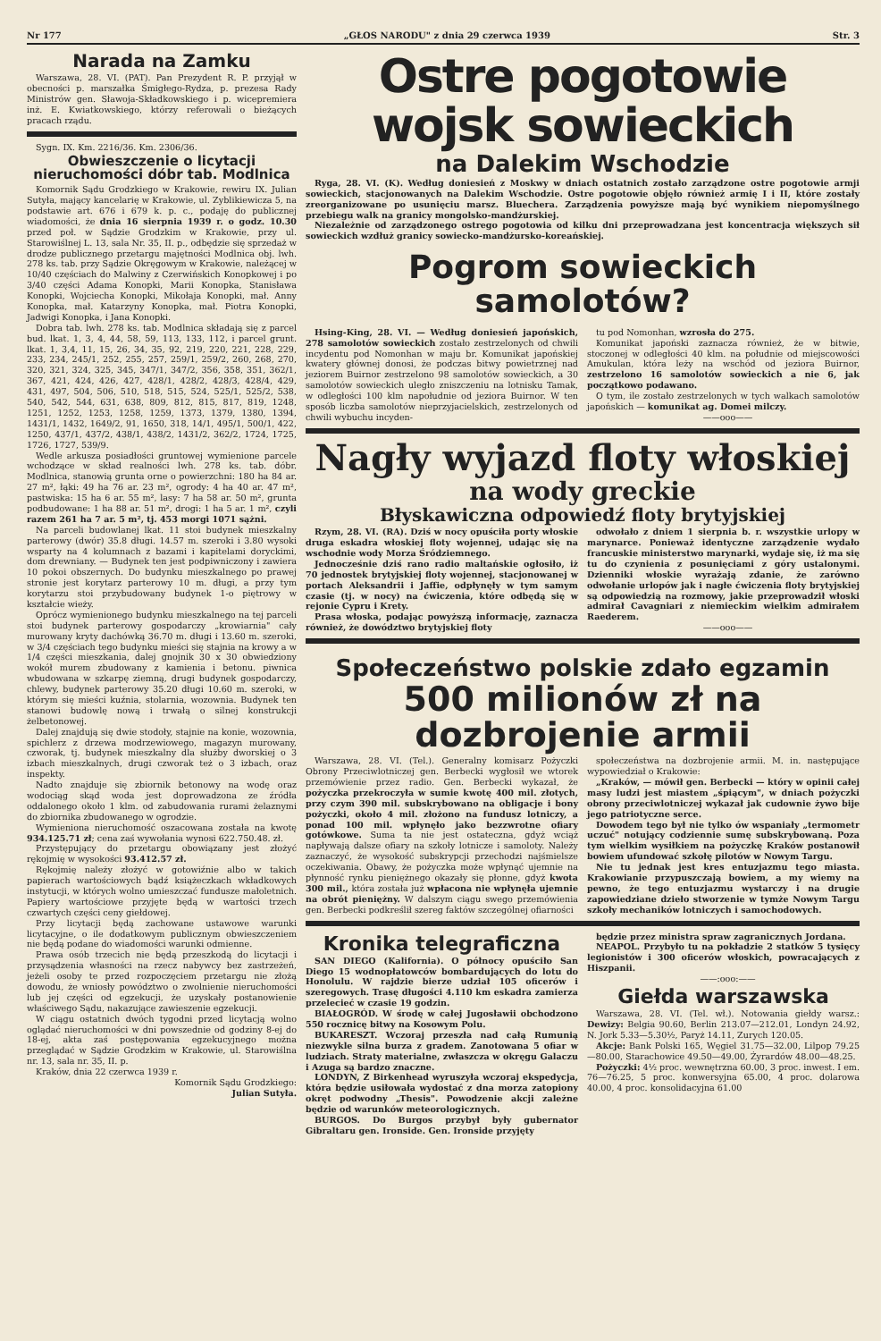Nr 177 „GŁOS NARODU" z dnia 29 czerwca 1939 Str. 3
Narada na Zamku
Warszawa, 28. VI. (PAT). Pan Prezydent R. P. przyjął w obecności p. marszałka Śmigłego-Rydza, p. prezesa Rady Ministrów gen. Sławoja-Składkowskiego i p. wicepremiera inż. E. Kwiatkowskiego, którzy referowali o bieżących pracach rządu.
Sygn. IX. Km. 2216/36. Km. 2306/36.
Obwieszczenie o licytacji nieruchomości dóbr tab. Modlnica
Komornik Sądu Grodzkiego w Krakowie, rewiru IX. Julian Sutyła, mający kancelarię w Krakowie, ul. Zyblikiewicza 5, na podstawie art. 676 i 679 k. p. c., podaję do publicznej wiadomości, że dnia 16 sierpnia 1939 r. o godz. 10.30 przed poł. w Sądzie Grodzkim w Krakowie, przy ul. Starowiślnej L. 13, sala Nr. 35, II. p., odbędzie się sprzedaż w drodze publicznego przetargu majętności Modlnica obj. lwh. 278 ks. tab. przy Sądzie Okręgowym w Krakowie, należącej w 10/40 częściach do Malwiny z Czerwińskich Konopkowej i po 3/40 części Adama Konopki, Marii Konopka, Stanisława Konopki, Wojciecha Konopki, Mikołaja Konopki, mał. Anny Konopka, mał. Katarzyny Konopka, mał. Piotra Konopki, Jadwigi Konopka, i Jana Konopki.
Dobra tab. lwh. 278 ks. tab. Modlnica składają się z parcel bud. lkat. 1, 3, 4, 44, 58, 59, 113, 133, 112, i parcel grunt. lkat. 1, 3,4, 11, 15, 26, 34, 35, 92, 219, 220, 221, 228, 229, 233, 234, 245/1, 252, 255, 257, 259/1, 259/2, 260, 268, 270, 320, 321, 324, 325, 345, 347/1, 347/2, 356, 358, 351, 362/1, 367, 421, 424, 426, 427, 428/1, 428/2, 428/3, 428/4, 429, 431, 497, 504, 506, 510, 518, 515, 524, 525/1, 525/2, 538, 540, 542, 544, 631, 638, 809, 812, 815, 817, 819, 1248, 1251, 1252, 1253, 1258, 1259, 1373, 1379, 1380, 1394, 1431/1, 1432, 1649/2, 91, 1650, 318, 14/1, 495/1, 500/1, 422, 1250, 437/1, 437/2, 438/1, 438/2, 1431/2, 362/2, 1724, 1725, 1726, 1727, 539/9.
Wedle arkusza posiadłości gruntowej wymienione parcele wchodzące w skład realności lwh. 278 ks. tab. dóbr. Modlnica, stanowią grunta orne o powierzchni: 180 ha 84 ar. 27 m², łąki: 49 ha 76 ar. 23 m², ogrody: 4 ha 40 ar. 47 m², pastwiska: 15 ha 6 ar. 55 m², lasy: 7 ha 58 ar. 50 m², grunta podbudowane: 1 ha 88 ar. 51 m², drogi: 1 ha 5 ar. 1 m², czyli razem 261 ha 7 ar. 5 m², tj. 453 morgi 1071 sążni.
Na parceli budowlanej lkat. 11 stoi budynek mieszkalny parterowy (dwór) 35.8 długi. 14.57 m. szeroki i 3.80 wysoki wsparty na 4 kolumnach z bazami i kapitelami doryckimi, dom drewniany. — Budynek ten jest podpiwniczony i zawiera 10 pokoi obszernych. Do budynku mieszkalnego po prawej stronie jest korytarz parterowy 10 m. długi, a przy tym korytarzu stoi przybudowany budynek 1-o piętrowy w kształcie wieży.
Oprócz wymienionego budynku mieszkalnego na tej parceli stoi budynek parterowy gospodarczy „krowiarnia" cały murowany kryty dachówką 36.70 m. długi i 13.60 m. szeroki, w 3/4 częściach tego budynku mieści się stajnia na krowy a w 1/4 części mieszkania, dalej gnojnik 30 x 30 obwiedziony wokół murem zbudowany z kamienia i betonu. piwnica wbudowana w szkarpę ziemną, drugi budynek gospodarczy, chlewy, budynek parterowy 35.20 długi 10.60 m. szeroki, w którym się mieści kuźnia, stolarnia, wozownia. Budynek ten stanowi budowlę nową i trwałą o silnej konstrukcji żelbetonowej.
Dalej znajdują się dwie stodoły, stajnie na konie, wozownia, spichlerz z drzewa modrzewiowego, magazyn murowany, czworak, tj. budynek mieszkalny dla służby dworskiej o 3 izbach mieszkalnych, drugi czworak też o 3 izbach, oraz inspekty.
Nadto znajduje się zbiornik betonowy na wodę oraz wodociąg skąd woda jest doprowadzona ze źródła oddalonego około 1 klm. od zabudowania rurami żelaznymi do zbiornika zbudowanego w ogrodzie.
Wymieniona nieruchomość oszacowana została na kwotę 934.125.71 zł; cena zaś wywołania wynosi 622.750.48. zł.
Przystępujący do przetargu obowiązany jest złożyć rękojmię w wysokości 93.412.57 zł.
Rękojmię należy złożyć w gotowiźnie albo w takich papierach wartościowych bądź książeczkach wkładkowych instytucji, w których wolno umieszczać fundusze małoletnich. Papiery wartościowe przyjęte będą w wartości trzech czwartych części ceny giełdowej.
Przy licytacji będą zachowane ustawowe warunki licytacyjne, o ile dodatkowym publicznym obwieszczeniem nie będą podane do wiadomości warunki odmienne.
Prawa osób trzecich nie będą przeszkodą do licytacji i przysądzenia własności na rzecz nabywcy bez zastrzeżeń, jeżeli osoby te przed rozpoczęciem przetargu nie złożą dowodu, że wniosły powództwo o zwolnienie nieruchomości lub jej części od egzekucji, że uzyskały postanowienie właściwego Sądu, nakazujące zawieszenie egzekucji.
W ciągu ostatnich dwóch tygodni przed licytacją wolno oglądać nieruchomości w dni powszednie od godziny 8-ej do 18-ej, akta zaś postępowania egzekucyjnego można przeglądać w Sądzie Grodzkim w Krakowie, ul. Starowiślna nr. 13, sala nr. 35, II. p.
Kraków, dnia 22 czerwca 1939 r.
Komornik Sądu Grodzkiego:
Julian Sutyła.
Ostre pogotowie wojsk sowieckich
na Dalekim Wschodzie
Ryga, 28. VI. (K). Według doniesień z Moskwy w dniach ostatnich zostało zarządzone ostre pogotowie armji sowieckich, stacjonowanych na Dalekim Wschodzie. Ostre pogotowie objęło również armię I i II, które zostały zreorganizowane po usunięciu marsz. Bluechera. Zarządzenia powyższe mają być wynikiem niepomyślnego przebiegu walk na granicy mongolsko-mandżurskiej.
Niezależnie od zarządzonego ostrego pogotowia od kilku dni przeprowadzana jest koncentracja większych sił sowieckich wzdłuż granicy sowiecko-mandżursko-koreańskiej.
Pogrom sowieckich samolotów?
Hsing-King, 28. VI. — Według doniesień japońskich, 278 samolotów sowieckich zostało zestrzelonych od chwili incydentu pod Nomonhan w maju br. Komunikat japońskiej kwatery głównej donosi, że podczas bitwy powietrznej nad jeziorem Buirnor zestrzelono 98 samolotów sowieckich, a 30 samolotów sowieckich uległo zniszczeniu na lotnisku Tamak, w odległości 100 klm napołudnie od jeziora Buirnor. W ten sposób liczba samolotów nieprzyjacielskich, zestrzelonych od chwili wybuchu incyden-
tu pod Nomonhan, wzrosła do 275.
Komunikat japoński zaznacza również, że w bitwie, stoczonej w odległości 40 klm. na południe od miejscowości Amukulan, która leży na wschód od jeziora Buirnor, zestrzelono 16 samolotów sowieckich a nie 6, jak początkowo podawano.
O tym, ile zostało zestrzelonych w tych walkach samolotów japońskich — komunikat ag. Domei milczy.
——ooo——
Nagły wyjazd floty włoskiej
na wody greckie
Błyskawiczna odpowiedź floty brytyjskiej
Rzym, 28. VI. (RA). Dziś w nocy opuściła porty włoskie druga eskadra włoskiej floty wojennej, udając się na wschodnie wody Morza Śródziemnego.
Jednocześnie dziś rano radio maltańskie ogłosiło, iż 70 jednostek brytyjskiej floty wojennej, stacjonowanej w portach Aleksandrii i Jaffie, odpłynęły w tym samym czasie (tj. w nocy) na ćwiczenia, które odbędą się w rejonie Cypru i Krety.
Prasa włoska, podając powyższą informację, zaznacza również, że dowództwo brytyjskiej floty
odwołało z dniem 1 sierpnia b. r. wszystkie urlopy w marynarce. Ponieważ identyczne zarządzenie wydało francuskie ministerstwo marynarki, wydaje się, iż ma się tu do czynienia z posunięciami z góry ustalonymi. Dzienniki włoskie wyrażają zdanie, że zarówno odwołanie urlopów jak i nagłe ćwiczenia floty brytyjskiej są odpowiedzią na rozmowy, jakie przeprowadził włoski admirał Cavagniari z niemieckim wielkim admirałem Raederem.
——ooo——
Społeczeństwo polskie zdało egzamin
500 milionów zł na dozbrojenie armii
Warszawa, 28. VI. (Tel.). Generalny komisarz Pożyczki Obrony Przeciwlotniczej gen. Berbecki wygłosił we wtorek przemówienie przez radio. Gen. Berbecki wykazał, że pożyczka przekroczyła w sumie kwotę 400 mil. złotych, przy czym 390 mil. subskrybowano na obligacje i bony pożyczki, około 4 mil. złożono na fundusz lotniczy, a ponad 100 mil. wpłynęło jako bezzwrotne ofiary gotówkowe. Suma ta nie jest ostateczna, gdyż wciąż napływają dalsze ofiary na szkoły lotnicze i samoloty. Należy zaznaczyć, że wysokość subskrypcji przechodzi najśmielsze oczekiwania. Obawy, że pożyczka może wpłynąć ujemnie na płynność rynku pieniężnego okazały się płonne, gdyż kwota 300 mil., która została już wpłacona nie wpłynęła ujemnie na obrót pieniężny. W dalszym ciągu swego przemówienia gen. Berbecki podkreślił szereg faktów szczególnej ofiarności
społeczeństwa na dozbrojenie armii. M. in. następujące wypowiedział o Krakowie:
„Kraków, — mówił gen. Berbecki — który w opinii całej masy ludzi jest miastem „śpiącym", w dniach pożyczki obrony przeciwlotniczej wykazał jak cudownie żywo bije jego patriotyczne serce.
Dowodem tego był nie tylko ów wspaniały „termometr uczuć" notujący codziennie sumę subskrybowaną. Poza tym wielkim wysiłkiem na pożyczkę Kraków postanowił bowiem ufundować szkołę pilotów w Nowym Targu.
Nie tu jednak jest kres entuzjazmu tego miasta. Krakowianie przypuszczają bowiem, a my wiemy na pewno, że tego entuzjazmu wystarczy i na drugie zapowiedziane dzieło stworzenie w tymże Nowym Targu szkoły mechaników lotniczych i samochodowych.
Kronika telegraficzna
SAN DIEGO (Kalifornia). O północy opuściło San Diego 15 wodnopłatowców bombardujących do lotu do Honolulu. W rajdzie bierze udział 105 oficerów i szeregowych. Trasę długości 4.110 km eskadra zamierza przelecieć w czasie 19 godzin.
BIAŁOGRÓD. W środę w całej Jugosławii obchodzono 550 rocznicę bitwy na Kosowym Polu.
BUKARESZT. Wczoraj przeszła nad całą Rumunią niezwykle silna burza z gradem. Zanotowana 5 ofiar w ludziach. Straty materialne, zwłaszcza w okręgu Galaczu i Azuga są bardzo znaczne.
LONDYN, Z Birkenhead wyruszyła wczoraj ekspedycja, która będzie usiłowała wydostać z dna morza zatopiony okręt podwodny „Thesis". Powodzenie akcji zależne będzie od warunków meteorologicznych.
BURGOS. Do Burgos przybył były gubernator Gibraltaru gen. Ironside. Gen. Ironside przyjęty
będzie przez ministra spraw zagranicznych Jordana.
NEAPOL. Przybyło tu na pokładzie 2 statków 5 tysięcy legionistów i 300 oficerów włoskich, powracających z Hiszpanii.
——:ooo:——
Giełda warszawska
Warszawa, 28. VI. (Tel. wł.). Notowania giełdy warsz.: Dewizy: Belgia 90.60, Berlin 213.07—212.01, Londyn 24.92, N. Jork 5.33—5.30½, Paryż 14.11, Zurych 120.05.
Akcje: Bank Polski 165, Węgiel 31.75—32.00, Lilpop 79.25—80.00, Starachowice 49.50—49.00, Żyrardów 48.00—48.25.
Pożyczki: 4½ proc. wewnętrzna 60.00, 3 proc. inwest. I em. 76—76.25, 5 proc. konwersyjna 65.00, 4 proc. dolarowa 40.00, 4 proc. konsolidacyjna 61.00